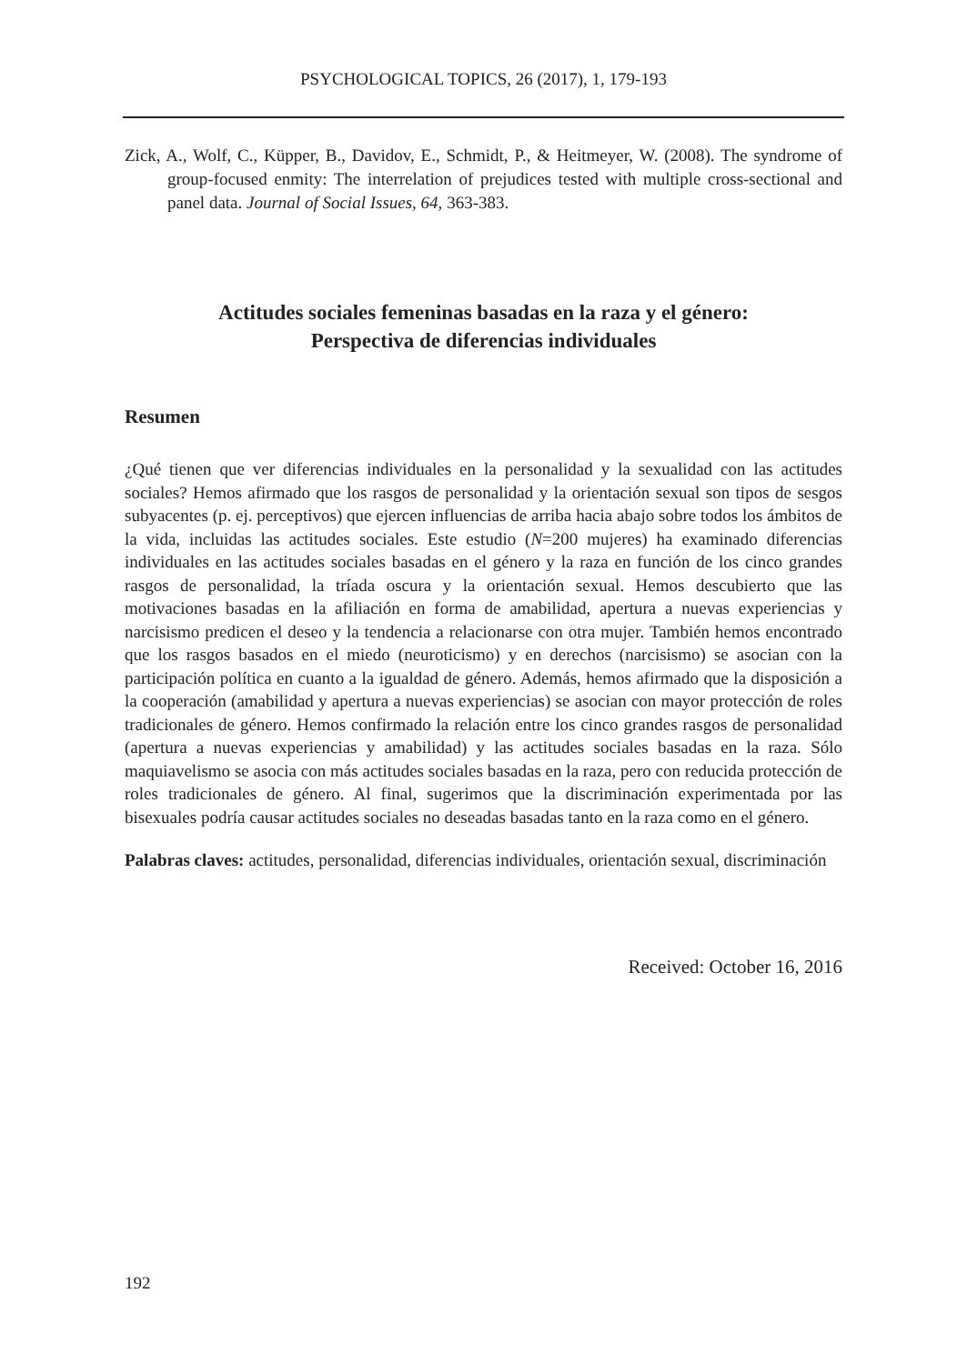PSYCHOLOGICAL TOPICS, 26 (2017), 1, 179-193
Zick, A., Wolf, C., Küpper, B., Davidov, E., Schmidt, P., & Heitmeyer, W. (2008). The syndrome of group-focused enmity: The interrelation of prejudices tested with multiple cross-sectional and panel data. Journal of Social Issues, 64, 363-383.
Actitudes sociales femeninas basadas en la raza y el género:
Perspectiva de diferencias individuales
Resumen
¿Qué tienen que ver diferencias individuales en la personalidad y la sexualidad con las actitudes sociales? Hemos afirmado que los rasgos de personalidad y la orientación sexual son tipos de sesgos subyacentes (p. ej. perceptivos) que ejercen influencias de arriba hacia abajo sobre todos los ámbitos de la vida, incluidas las actitudes sociales. Este estudio (N=200 mujeres) ha examinado diferencias individuales en las actitudes sociales basadas en el género y la raza en función de los cinco grandes rasgos de personalidad, la tríada oscura y la orientación sexual. Hemos descubierto que las motivaciones basadas en la afiliación en forma de amabilidad, apertura a nuevas experiencias y narcisismo predicen el deseo y la tendencia a relacionarse con otra mujer. También hemos encontrado que los rasgos basados en el miedo (neuroticismo) y en derechos (narcisismo) se asocian con la participación política en cuanto a la igualdad de género. Además, hemos afirmado que la disposición a la cooperación (amabilidad y apertura a nuevas experiencias) se asocian con mayor protección de roles tradicionales de género. Hemos confirmado la relación entre los cinco grandes rasgos de personalidad (apertura a nuevas experiencias y amabilidad) y las actitudes sociales basadas en la raza. Sólo maquiavelismo se asocia con más actitudes sociales basadas en la raza, pero con reducida protección de roles tradicionales de género. Al final, sugerimos que la discriminación experimentada por las bisexuales podría causar actitudes sociales no deseadas basadas tanto en la raza como en el género.
Palabras claves: actitudes, personalidad, diferencias individuales, orientación sexual, discriminación
Received: October 16, 2016
192